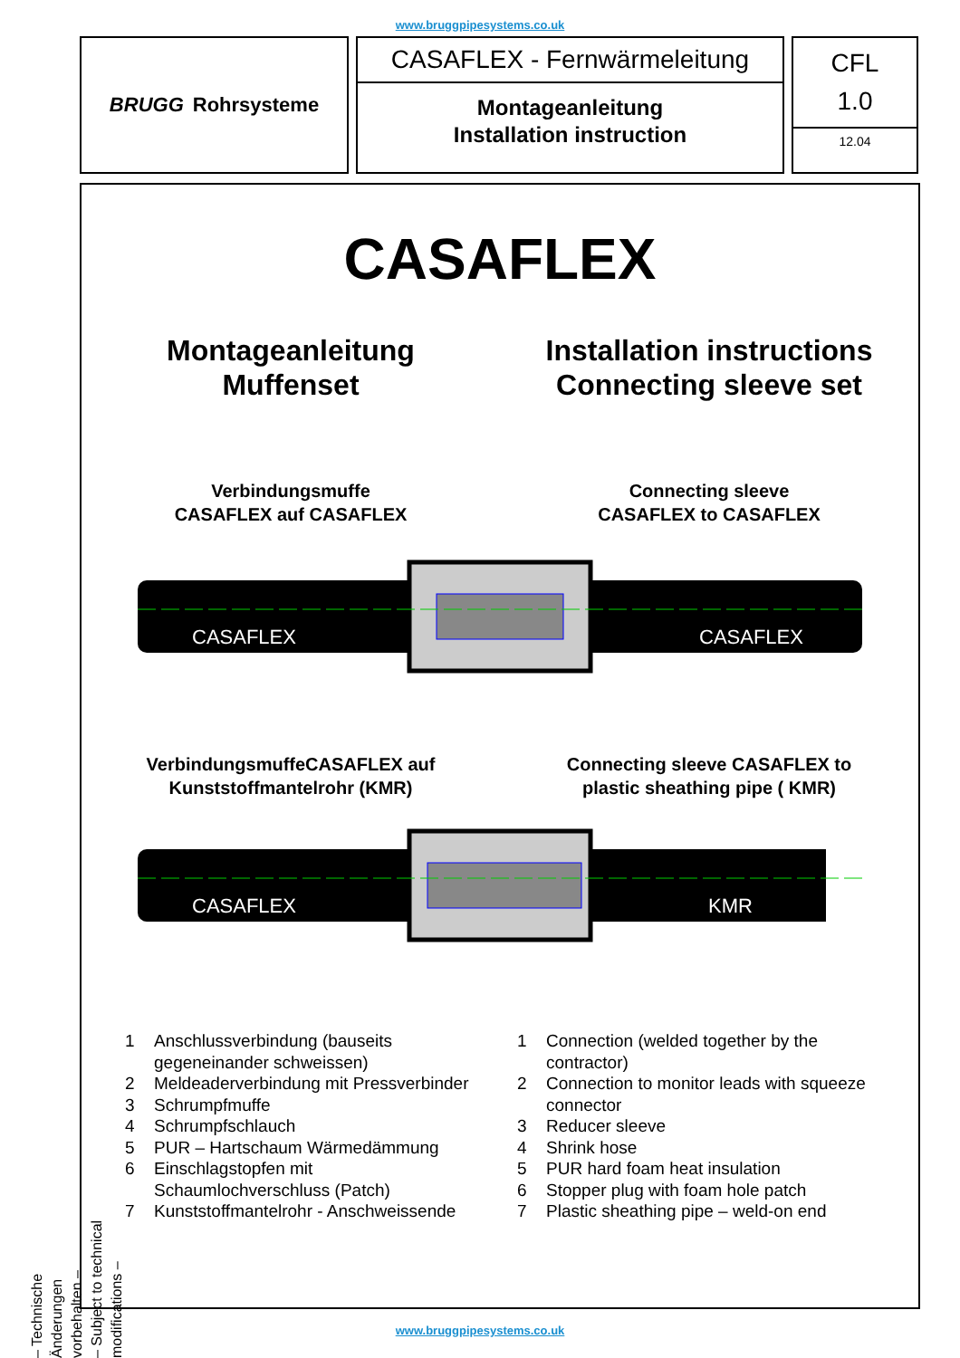www.bruggpipesystems.co.uk
BRUGG Rohrsysteme
CASAFLEX - Fernwärmeleitung
Montageanleitung
Installation instruction
CFL
1.0
12.04
CASAFLEX
Montageanleitung
Muffenset
Installation instructions
Connecting sleeve set
Verbindungsmuffe
CASAFLEX auf CASAFLEX
Connecting sleeve
CASAFLEX to CASAFLEX
CASAFLEX
CASAFLEX
VerbindungsmuffeCASAFLEX auf
Kunststoffmantelrohr (KMR)
Connecting sleeve CASAFLEX to
plastic sheathing pipe ( KMR)
CASAFLEX
KMR
1 Anschlussverbindung (bauseits gegeneinander schweissen)
2 Meldeaderverbindung mit Pressverbinder
3 Schrumpfmuffe
4 Schrumpfschlauch
5 PUR – Hartschaum Wärmedämmung
6 Einschlagstopfen mit Schaumlochverschluss (Patch)
7 Kunststoffmantelrohr - Anschweissende
1 Connection (welded together by the contractor)
2 Connection to monitor leads with squeeze connector
3 Reducer sleeve
4 Shrink hose
5 PUR hard foam heat insulation
6 Stopper plug with foam hole patch
7 Plastic sheathing pipe – weld-on end
– Technische Änderungen vorbehalten –
– Subject to technical modifications –
www.bruggpipesystems.co.uk